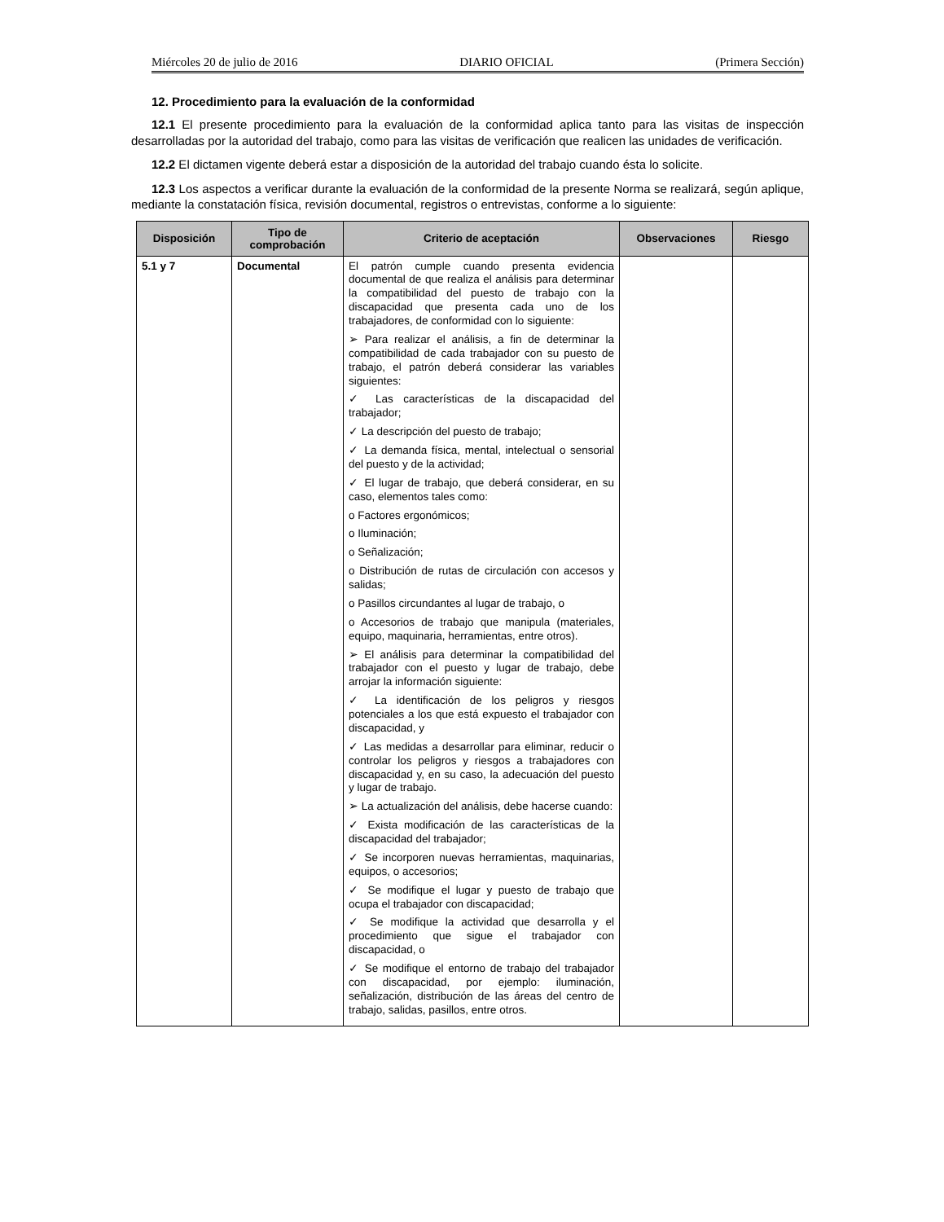Miércoles 20 de julio de 2016 DIARIO OFICIAL (Primera Sección)
12. Procedimiento para la evaluación de la conformidad
12.1 El presente procedimiento para la evaluación de la conformidad aplica tanto para las visitas de inspección desarrolladas por la autoridad del trabajo, como para las visitas de verificación que realicen las unidades de verificación.
12.2 El dictamen vigente deberá estar a disposición de la autoridad del trabajo cuando ésta lo solicite.
12.3 Los aspectos a verificar durante la evaluación de la conformidad de la presente Norma se realizará, según aplique, mediante la constatación física, revisión documental, registros o entrevistas, conforme a lo siguiente:
| Disposición | Tipo de comprobación | Criterio de aceptación | Observaciones | Riesgo |
| --- | --- | --- | --- | --- |
| 5.1 y 7 | Documental | El patrón cumple cuando presenta evidencia documental de que realiza el análisis para determinar la compatibilidad del puesto de trabajo con la discapacidad que presenta cada uno de los trabajadores, de conformidad con lo siguiente: ➢ Para realizar el análisis, a fin de determinar la compatibilidad de cada trabajador con su puesto de trabajo, el patrón deberá considerar las variables siguientes: ✓ Las características de la discapacidad del trabajador; ✓ La descripción del puesto de trabajo; ✓ La demanda física, mental, intelectual o sensorial del puesto y de la actividad; ✓ El lugar de trabajo, que deberá considerar, en su caso, elementos tales como: o Factores ergonómicos; o Iluminación; o Señalización; o Distribución de rutas de circulación con accesos y salidas; o Pasillos circundantes al lugar de trabajo, o o Accesorios de trabajo que manipula (materiales, equipo, maquinaria, herramientas, entre otros). ➢ El análisis para determinar la compatibilidad del trabajador con el puesto y lugar de trabajo, debe arrojar la información siguiente: ✓ La identificación de los peligros y riesgos potenciales a los que está expuesto el trabajador con discapacidad, y ✓ Las medidas a desarrollar para eliminar, reducir o controlar los peligros y riesgos a trabajadores con discapacidad y, en su caso, la adecuación del puesto y lugar de trabajo. ➢ La actualización del análisis, debe hacerse cuando: ✓ Exista modificación de las características de la discapacidad del trabajador; ✓ Se incorporen nuevas herramientas, maquinarias, equipos, o accesorios; ✓ Se modifique el lugar y puesto de trabajo que ocupa el trabajador con discapacidad; ✓ Se modifique la actividad que desarrolla y el procedimiento que sigue el trabajador con discapacidad, o ✓ Se modifique el entorno de trabajo del trabajador con discapacidad, por ejemplo: iluminación, señalización, distribución de las áreas del centro de trabajo, salidas, pasillos, entre otros. | | |